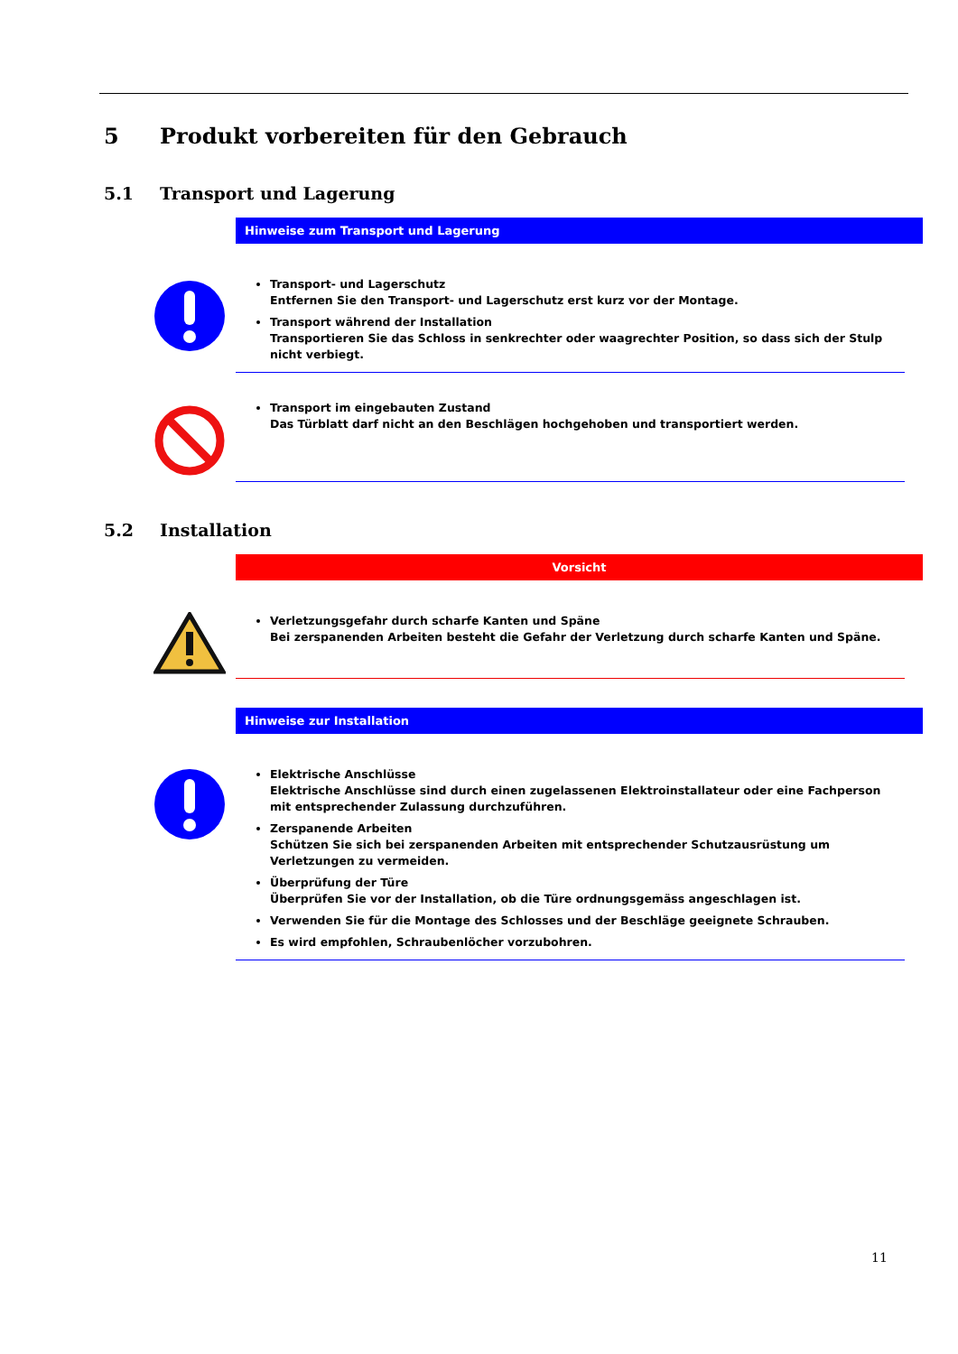5 Produkt vorbereiten für den Gebrauch
5.1 Transport und Lagerung
Hinweise zum Transport und Lagerung
Transport- und Lagerschutz
Entfernen Sie den Transport- und Lagerschutz erst kurz vor der Montage.
Transport während der Installation
Transportieren Sie das Schloss in senkrechter oder waagrechter Position, so dass sich der Stulp nicht verbiegt.
Transport im eingebauten Zustand
Das Türblatt darf nicht an den Beschlägen hochgehoben und transportiert werden.
5.2 Installation
Vorsicht
Verletzungsgefahr durch scharfe Kanten und Späne
Bei zerspanenden Arbeiten besteht die Gefahr der Verletzung durch scharfe Kanten und Späne.
Hinweise zur Installation
Elektrische Anschlüsse
Elektrische Anschlüsse sind durch einen zugelassenen Elektroinstallateur oder eine Fachperson mit entsprechender Zulassung durchzuführen.
Zerspanende Arbeiten
Schützen Sie sich bei zerspanenden Arbeiten mit entsprechender Schutzausrüstung um Verletzungen zu vermeiden.
Überprüfung der Türe
Überprüfen Sie vor der Installation, ob die Türe ordnungsgemäss angeschlagen ist.
Verwenden Sie für die Montage des Schlosses und der Beschläge geeignete Schrauben.
Es wird empfohlen, Schraubenlöcher vorzubohren.
11